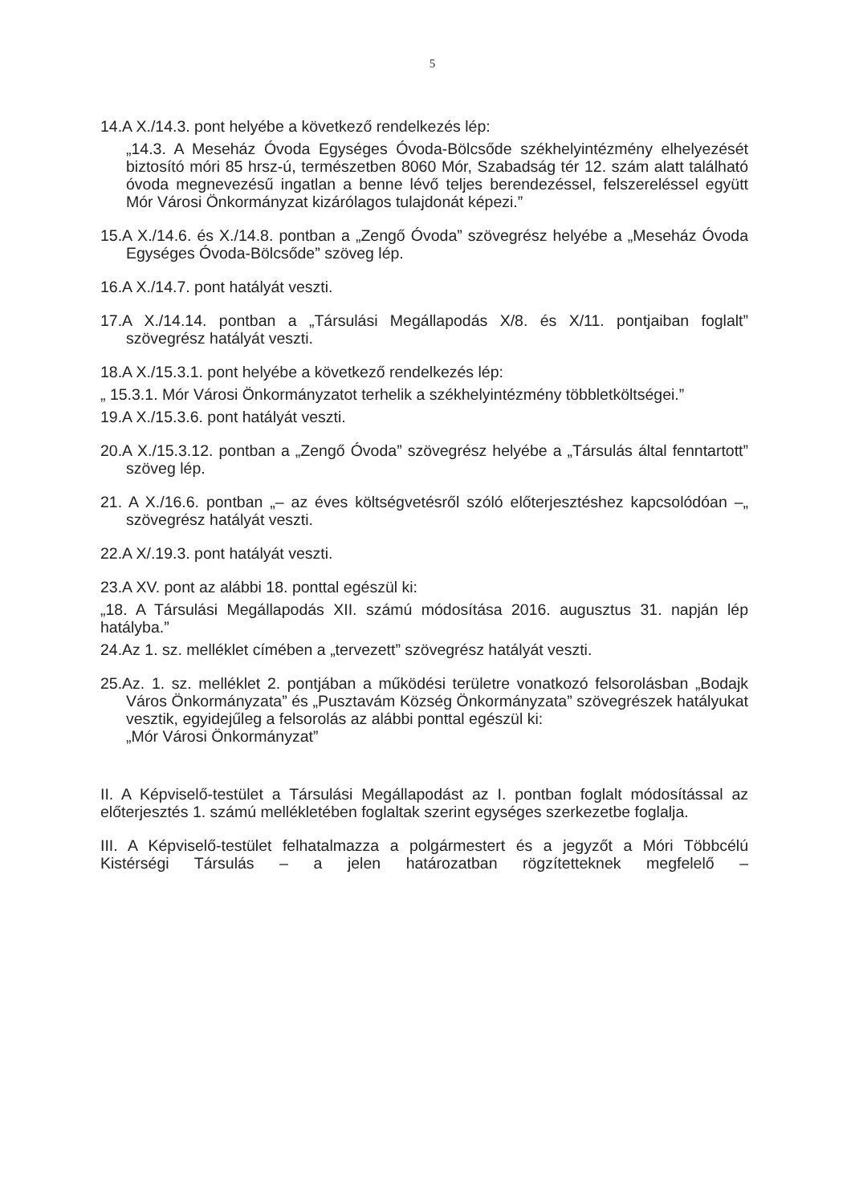5
14.A X./14.3. pont helyébe a következő rendelkezés lép:
„14.3. A Meseház Óvoda Egységes Óvoda-Bölcsőde székhelyintézmény elhelyezését biztosító móri 85 hrsz-ú, természetben 8060 Mór, Szabadság tér 12. szám alatt található óvoda megnevezésű ingatlan a benne lévő teljes berendezéssel, felszereléssel együtt Mór Városi Önkormányzat kizárólagos tulajdonát képezi.”
15.A X./14.6. és X./14.8. pontban a „Zengő Óvoda” szövegrész helyébe a „Meseház Óvoda Egységes Óvoda-Bölcsőde” szöveg lép.
16.A X./14.7. pont hatályát veszti.
17.A X./14.14. pontban a „Társulási Megállapodás X/8. és X/11. pontjaiban foglalt” szövegrész hatályát veszti.
18.A X./15.3.1. pont helyébe a következő rendelkezés lép:
„ 15.3.1. Mór Városi Önkormányzatot terhelik a székhelyintézmény többletköltségei.”
19.A X./15.3.6. pont hatályát veszti.
20.A X./15.3.12. pontban a „Zengő Óvoda” szövegrész helyébe a „Társulás által fenntartott” szöveg lép.
21. A X./16.6. pontban „– az éves költségvetésről szóló előterjesztéshez kapcsolódóan –„ szövegrész hatályát veszti.
22.A X/.19.3. pont hatályát veszti.
23.A XV. pont az alábbi 18. ponttal egészül ki:
„18. A Társulási Megállapodás XII. számú módosítása 2016. augusztus 31. napján lép hatályba.”
24.Az 1. sz. melléklet címében a „tervezett” szövegrész hatályát veszti.
25.Az. 1. sz. melléklet 2. pontjában a működési területre vonatkozó felsorolásban „Bodajk Város Önkormányzata” és „Pusztavám Község Önkormányzata” szövegrészek hatályukat vesztik, egyidejűleg a felsorolás az alábbi ponttal egészül ki:
„Mór Városi Önkormányzat”
II. A Képviselő-testület a Társulási Megállapodást az I. pontban foglalt módosítással az előterjesztés 1. számú mellékletében foglaltak szerint egységes szerkezetbe foglalja.
III. A Képviselő-testület felhatalmazza a polgármestert és a jegyzőt a Móri Többcélú Kistérségi Társulás – a jelen határozatban rögzítetteknek megfelelő –